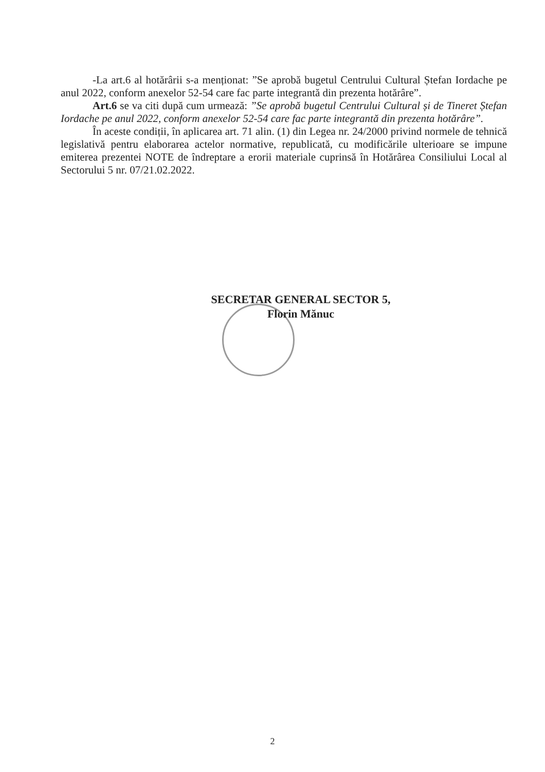-La art.6 al hotărârii s-a menționat: ”Se aprobă bugetul Centrului Cultural Ștefan Iordache pe anul 2022, conform anexelor 52-54 care fac parte integrantă din prezenta hotărâre”.
Art.6 se va citi după cum urmează: ”Se aprobă bugetul Centrului Cultural și de Tineret Ștefan Iordache pe anul 2022, conform anexelor 52-54 care fac parte integrantă din prezenta hotărâre”.
În aceste condiții, în aplicarea art. 71 alin. (1) din Legea nr. 24/2000 privind normele de tehnică legislativă pentru elaborarea actelor normative, republicată, cu modificările ulterioare se impune emiterea prezentei NOTE de îndreptare a erorii materiale cuprinsă în Hotărârea Consiliului Local al Sectorului 5 nr. 07/21.02.2022.
SECRETAR GENERAL SECTOR 5,
Florin Mănuc
2